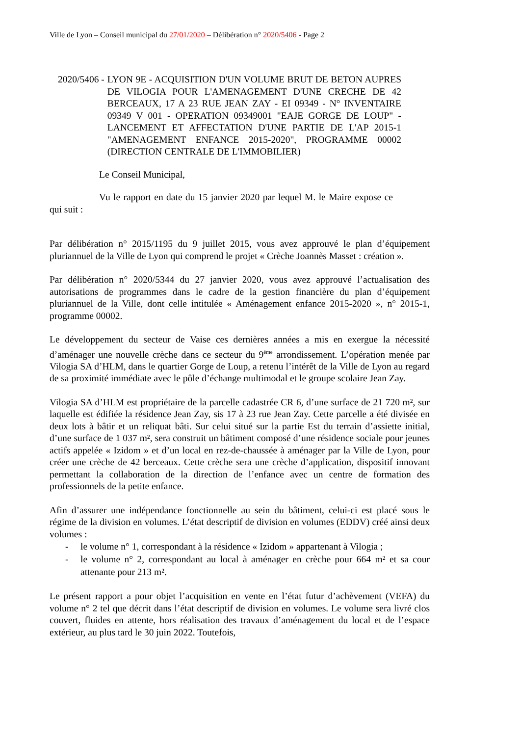Ville de Lyon – Conseil municipal du 27/01/2020 – Délibération n° 2020/5406 - Page 2
2020/5406 - LYON 9E - ACQUISITION D'UN VOLUME BRUT DE BETON AUPRES DE VILOGIA POUR L'AMENAGEMENT D'UNE CRECHE DE 42 BERCEAUX, 17 A 23 RUE JEAN ZAY - EI 09349 - N° INVENTAIRE 09349 V 001 - OPERATION 09349001 "EAJE GORGE DE LOUP" - LANCEMENT ET AFFECTATION D'UNE PARTIE DE L'AP 2015-1 "AMENAGEMENT ENFANCE 2015-2020", PROGRAMME 00002 (DIRECTION CENTRALE DE L'IMMOBILIER)
Le Conseil Municipal,
Vu le rapport en date du 15 janvier 2020 par lequel M. le Maire expose ce qui suit :
Par délibération n° 2015/1195 du 9 juillet 2015, vous avez approuvé le plan d’équipement pluriannuel de la Ville de Lyon qui comprend le projet « Crèche Joannès Masset : création ».
Par délibération n° 2020/5344 du 27 janvier 2020, vous avez approuvé l’actualisation des autorisations de programmes dans le cadre de la gestion financière du plan d’équipement pluriannuel de la Ville, dont celle intitulée « Aménagement enfance 2015-2020 », n° 2015-1, programme 00002.
Le développement du secteur de Vaise ces dernières années a mis en exergue la nécessité d’aménager une nouvelle crèche dans ce secteur du 9<sup>ème</sup> arrondissement. L’opération menée par Vilogia SA d’HLM, dans le quartier Gorge de Loup, a retenu l’intérêt de la Ville de Lyon au regard de sa proximité immédiate avec le pôle d’échange multimodal et le groupe scolaire Jean Zay.
Vilogia SA d’HLM est propriétaire de la parcelle cadastrée CR 6, d’une surface de 21 720 m², sur laquelle est édifiée la résidence Jean Zay, sis 17 à 23 rue Jean Zay. Cette parcelle a été divisée en deux lots à bâtir et un reliquat bâti. Sur celui situé sur la partie Est du terrain d’assiette initial, d’une surface de 1 037 m², sera construit un bâtiment composé d’une résidence sociale pour jeunes actifs appelée « Izidom » et d’un local en rez-de-chaussée à aménager par la Ville de Lyon, pour créer une crèche de 42 berceaux. Cette crèche sera une crèche d’application, dispositif innovant permettant la collaboration de la direction de l’enfance avec un centre de formation des professionnels de la petite enfance.
Afin d’assurer une indépendance fonctionnelle au sein du bâtiment, celui-ci est placé sous le régime de la division en volumes. L’état descriptif de division en volumes (EDDV) créé ainsi deux volumes :
- le volume n° 1, correspondant à la résidence « Izidom » appartenant à Vilogia ;
- le volume n° 2, correspondant au local à aménager en crèche pour 664 m² et sa cour attenante pour 213 m².
Le présent rapport a pour objet l’acquisition en vente en l’état futur d’achèvement (VEFA) du volume n° 2 tel que décrit dans l’état descriptif de division en volumes. Le volume sera livré clos couvert, fluides en attente, hors réalisation des travaux d’aménagement du local et de l’espace extérieur, au plus tard le 30 juin 2022. Toutefois,